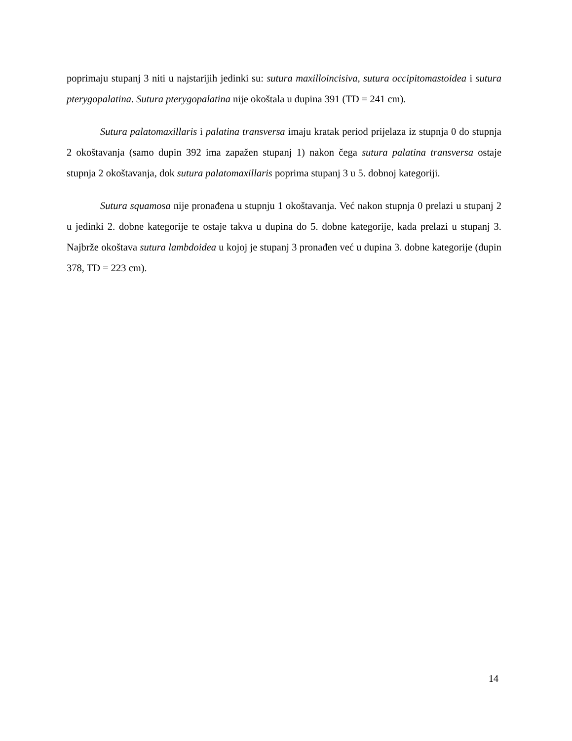poprimaju stupanj 3 niti u najstarijih jedinki su: sutura maxilloincisiva, sutura occipitomastoidea i sutura pterygopalatina. Sutura pterygopalatina nije okoštala u dupina 391 (TD = 241 cm).
Sutura palatomaxillaris i palatina transversa imaju kratak period prijelaza iz stupnja 0 do stupnja 2 okoštavanja (samo dupin 392 ima zapažen stupanj 1) nakon čega sutura palatina transversa ostaje stupnja 2 okoštavanja, dok sutura palatomaxillaris poprima stupanj 3 u 5. dobnoj kategoriji.
Sutura squamosa nije pronađena u stupnju 1 okoštavanja. Već nakon stupnja 0 prelazi u stupanj 2 u jedinki 2. dobne kategorije te ostaje takva u dupina do 5. dobne kategorije, kada prelazi u stupanj 3. Najbrže okoštava sutura lambdoidea u kojoj je stupanj 3 pronađen već u dupina 3. dobne kategorije (dupin 378, TD = 223 cm).
14